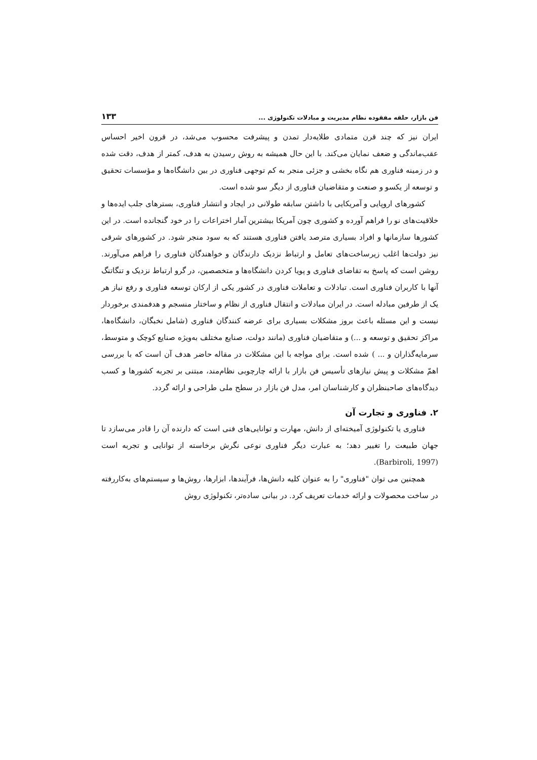فن بازار، حلقه مفقوده نظام مدیریت و مبادلات تکنولوژی ... ۱۳۳
ایران نیز که چند قرن متمادی طلایه‌دار تمدن و پیشرفت محسوب می‌شد، در قرون اخیر احساس عقب‌ماندگی و ضعف نمایان می‌کند. با این حال همیشه به روش رسیدن به هدف، کمتر از هدف، دقت شده و در زمینه فناوری هم نگاه بخشی و جزئی منجر به کم توجهی فناوری در بین دانشگاه‌ها و مؤسسات تحقیق و توسعه از یکسو و صنعت و متقاضیان فناوری از دیگر سو شده است.
کشورهای اروپایی و آمریکایی با داشتن سابقه طولانی در ایجاد و انتشار فناوری، بسترهای جلب ایده‌ها و خلاقیت‌های نو را فراهم آورده و کشوری چون آمریکا بیشترین آمار اختراعات را در خود گنجانده است. در این کشورها سازمانها و افراد بسیاری مترصد یافتن فناوری هستند که به سود منجر شود. در کشورهای شرقی نیز دولت‌ها اغلب زیرساخت‌های تعامل و ارتباط نزدیک دارندگان و خواهندگان فناوری را فراهم می‌آورند. روشن است که پاسخ به تقاضای فناوری و پویا کردن دانشگاه‌ها و متخصصین، در گرو ارتباط نزدیک و تنگاتنگ آنها با کاربران فناوری است. تبادلات و تعاملات فناوری در کشور یکی از ارکان توسعه فناوری و رفع نیاز هر یک از طرفین مبادله است. در ایران مبادلات و انتقال فناوری از نظام و ساختار منسجم و هدفمندی برخوردار نیست و این مسئله باعث بروز مشکلات بسیاری برای عرضه کنندگان فناوری (شامل نخبگان، دانشگاه‌ها، مراکز تحقیق و توسعه و ...) و متقاضیان فناوری (مانند دولت، صنایع مختلف به‌ویژه صنایع کوچک و متوسط، سرمایه‌گذاران و ... ) شده است. برای مواجه با این مشکلات در مقاله حاضر هدف آن است که با بررسی اهمّ مشکلات و پیش نیازهای تأسیس فن بازار با ارائه چارچوبی نظام‌مند، مبتنی بر تجربه کشورها و کسب دیدگاه‌های صاحبنظران و کارشناسان امر، مدل فن بازار در سطح ملی طراحی و ارائه گردد.
۲. فناوری و تجارت آن
فناوری یا تکنولوژی آمیخته‌ای از دانش، مهارت و توانایی‌های فنی است که دارنده آن را قادر می‌سازد تا جهان طبیعت را تغییر دهد؛ به عبارت دیگر فناوری نوعی نگرش برخاسته از توانایی و تجربه است (Barbiroli, 1997).
همچنین می توان "فناوری" را به عنوان کلیه دانش‌ها، فرآیندها، ابزارها، روش‌ها و سیستم‌های به‌کاررفته در ساخت محصولات و ارائه خدمات تعریف کرد. در بیانی ساده‌تر، تکنولوژی روش